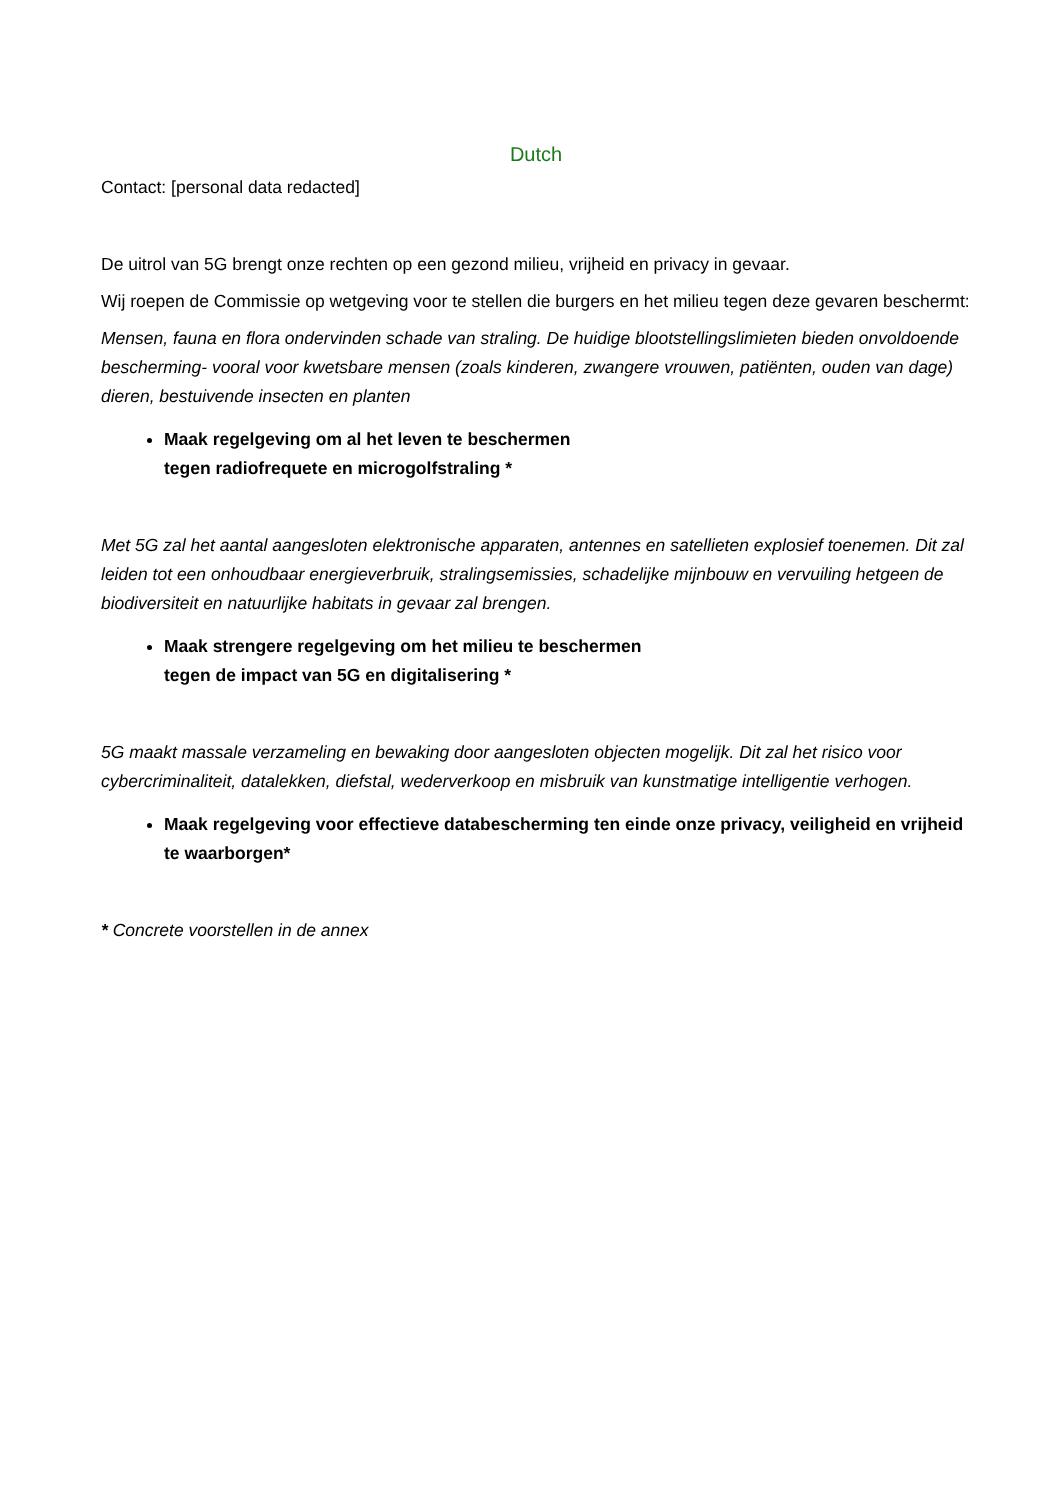Dutch
Contact: [personal data redacted]
De uitrol van 5G brengt onze rechten op een gezond milieu, vrijheid en privacy in gevaar.
Wij roepen de Commissie op wetgeving voor te stellen die burgers en het milieu tegen deze gevaren beschermt:
Mensen, fauna en flora ondervinden schade van straling. De huidige blootstellingslimieten bieden onvoldoende bescherming- vooral voor kwetsbare mensen (zoals kinderen, zwangere vrouwen, patiënten, ouden van dage) dieren, bestuivende insecten en planten
Maak regelgeving om al het leven te beschermen
tegen radiofrequete en microgolfstraling *
Met 5G zal het aantal aangesloten elektronische apparaten, antennes en satellieten explosief toenemen. Dit zal leiden tot een onhoudbaar energieverbruik, stralingsemissies, schadelijke mijnbouw en vervuiling hetgeen de biodiversiteit en natuurlijke habitats in gevaar zal brengen.
Maak strengere regelgeving om het milieu te beschermen
tegen de impact van 5G en digitalisering *
5G maakt massale verzameling en bewaking door aangesloten objecten mogelijk. Dit zal het risico voor cybercriminaliteit, datalekken, diefstal, wederverkoop en misbruik van kunstmatige intelligentie verhogen.
Maak regelgeving voor effectieve databescherming ten einde onze privacy, veiligheid en vrijheid te waarborgen*
* Concrete voorstellen in de annex